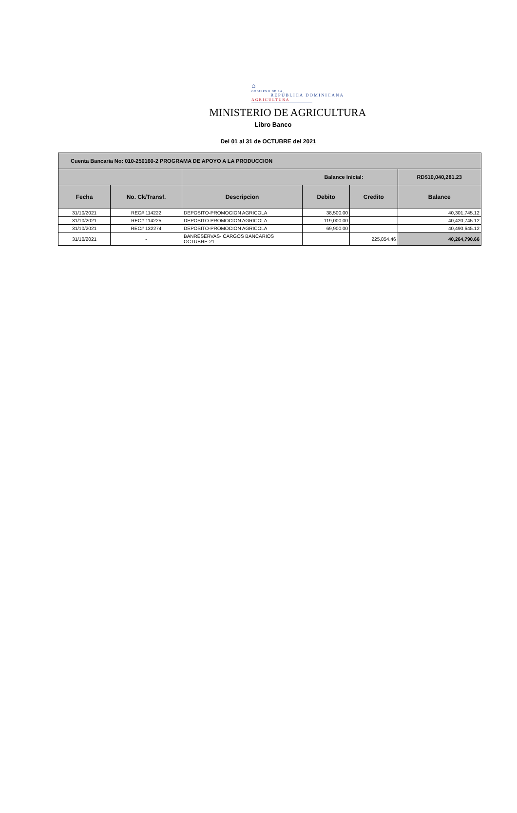⌂
GOBIERNO DE LA
REPÚBLICA DOMINICANA
AGRICULTURA
MINISTERIO DE AGRICULTURA
Libro Banco
Del 01 al 31 de OCTUBRE del 2021
| Cuenta Bancaria No: 010-250160-2 PROGRAMA DE APOYO A LA PRODUCCION | | | | | |
| | | Balance Inicial: | | | RD$10,040,281.23 |
| Fecha | No. Ck/Transf. | Descripcion | Debito | Credito | Balance |
| 31/10/2021 | REC# 114222 | DEPOSITO-PROMOCION AGRICOLA | 38,500.00 | | 40,301,745.12 |
| 31/10/2021 | REC# 114225 | DEPOSITO-PROMOCION AGRICOLA | 119,000.00 | | 40,420,745.12 |
| 31/10/2021 | REC# 132274 | DEPOSITO-PROMOCION AGRICOLA | 69,900.00 | | 40,490,645.12 |
| 31/10/2021 | - | BANRESERVAS- CARGOS BANCARIOS OCTUBRE-21 | | 225,854.46 | 40,264,790.66 |